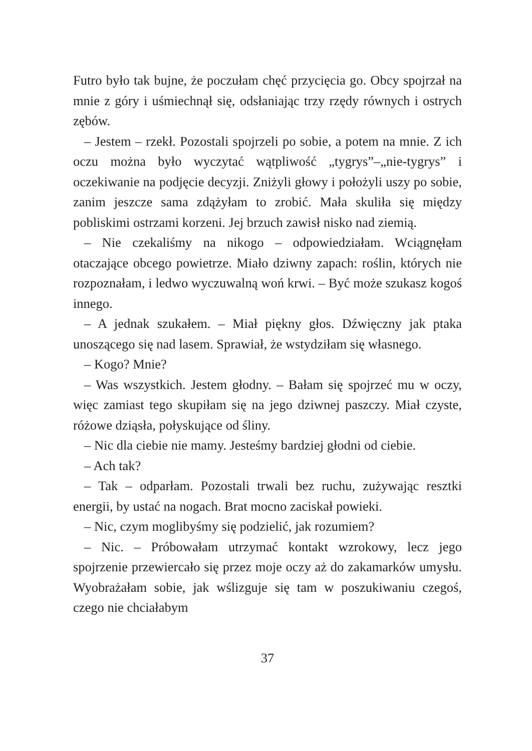Futro było tak bujne, że poczułam chęć przycięcia go. Obcy spojrzał na mnie z góry i uśmiechnął się, odsłaniając trzy rzędy równych i ostrych zębów.
– Jestem – rzekł. Pozostali spojrzeli po sobie, a potem na mnie. Z ich oczu można było wyczytać wątpliwość „tygrys”–„nie-tygrys” i oczekiwanie na podjęcie decyzji. Zniżyli głowy i położyli uszy po sobie, zanim jeszcze sama zdążyłam to zrobić. Mała skuliła się między pobliskimi ostrzami korzeni. Jej brzuch zawisł nisko nad ziemią.
– Nie czekaliśmy na nikogo – odpowiedziałam. Wciągnęłam otaczające obcego powietrze. Miało dziwny zapach: roślin, których nie rozpoznałam, i ledwo wyczuwalną woń krwi. – Być może szukasz kogoś innego.
– A jednak szukałem. – Miał piękny głos. Dźwięczny jak ptaka unoszącego się nad lasem. Sprawiał, że wstydziłam się własnego.
– Kogo? Mnie?
– Was wszystkich. Jestem głodny. – Bałam się spojrzeć mu w oczy, więc zamiast tego skupiłam się na jego dziwnej paszczy. Miał czyste, różowe dziąsła, połyskujące od śliny.
– Nic dla ciebie nie mamy. Jesteśmy bardziej głodni od ciebie.
– Ach tak?
– Tak – odparłam. Pozostali trwali bez ruchu, zużywając resztki energii, by ustać na nogach. Brat mocno zaciskał powieki.
– Nic, czym moglibyśmy się podzielić, jak rozumiem?
– Nic. – Próbowałam utrzymać kontakt wzrokowy, lecz jego spojrzenie przewiercało się przez moje oczy aż do zakamarków umysłu. Wyobrażałam sobie, jak wślizguje się tam w poszukiwaniu czegoś, czego nie chciałabym
37